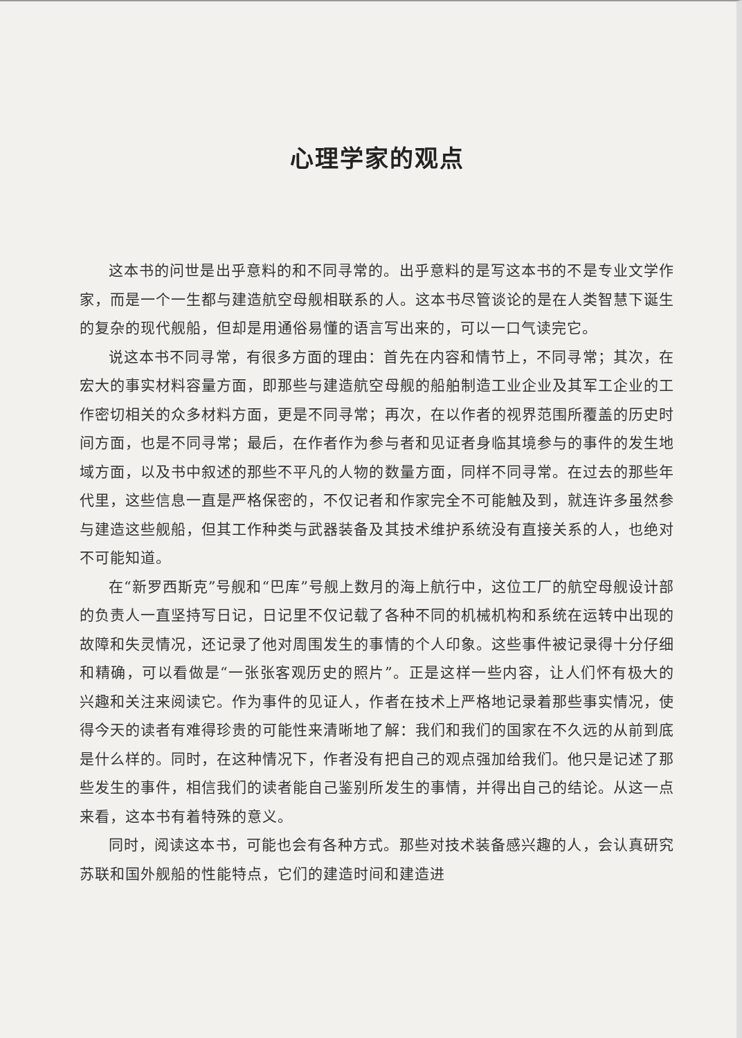心理学家的观点
这本书的问世是出乎意料的和不同寻常的。出乎意料的是写这本书的不是专业文学作家，而是一个一生都与建造航空母舰相联系的人。这本书尽管谈论的是在人类智慧下诞生的复杂的现代舰船，但却是用通俗易懂的语言写出来的，可以一口气读完它。
说这本书不同寻常，有很多方面的理由：首先在内容和情节上，不同寻常；其次，在宏大的事实材料容量方面，即那些与建造航空母舰的船舶制造工业企业及其军工企业的工作密切相关的众多材料方面，更是不同寻常；再次，在以作者的视界范围所覆盖的历史时间方面，也是不同寻常；最后，在作者作为参与者和见证者身临其境参与的事件的发生地域方面，以及书中叙述的那些不平凡的人物的数量方面，同样不同寻常。在过去的那些年代里，这些信息一直是严格保密的，不仅记者和作家完全不可能触及到，就连许多虽然参与建造这些舰船，但其工作种类与武器装备及其技术维护系统没有直接关系的人，也绝对不可能知道。
在“新罗西斯克”号舰和“巴库”号舰上数月的海上航行中，这位工厂的航空母舰设计部的负责人一直坚持写日记，日记里不仅记载了各种不同的机械机构和系统在运转中出现的故障和失灵情况，还记录了他对周围发生的事情的个人印象。这些事件被记录得十分仔细和精确，可以看做是“一张张客观历史的照片”。正是这样一些内容，让人们怀有极大的兴趣和关注来阅读它。作为事件的见证人，作者在技术上严格地记录着那些事实情况，使得今天的读者有难得珍贵的可能性来清晰地了解：我们和我们的国家在不久远的从前到底是什么样的。同时，在这种情况下，作者没有把自己的观点强加给我们。他只是记述了那些发生的事件，相信我们的读者能自己鉴别所发生的事情，并得出自己的结论。从这一点来看，这本书有着特殊的意义。
同时，阅读这本书，可能也会有各种方式。那些对技术装备感兴趣的人，会认真研究苏联和国外舰船的性能特点，它们的建造时间和建造进